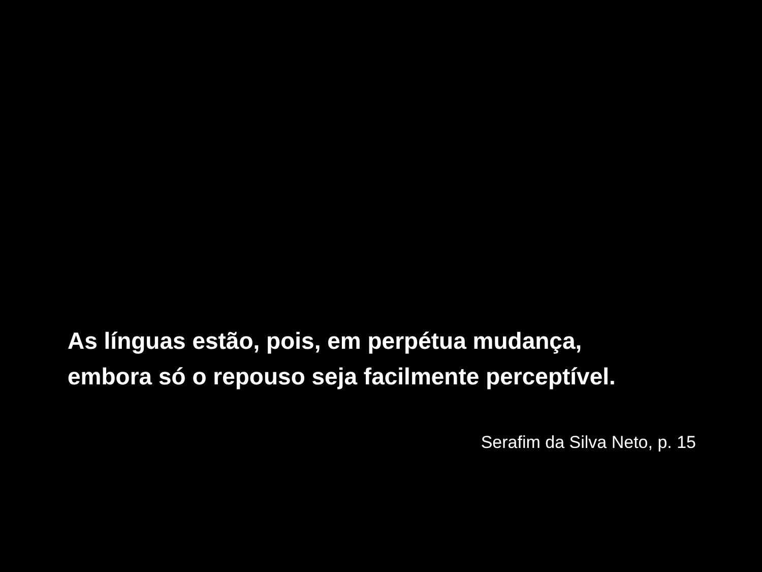As línguas estão, pois, em perpétua mudança,
embora só o repouso seja facilmente perceptível.
Serafim da Silva Neto, p. 15